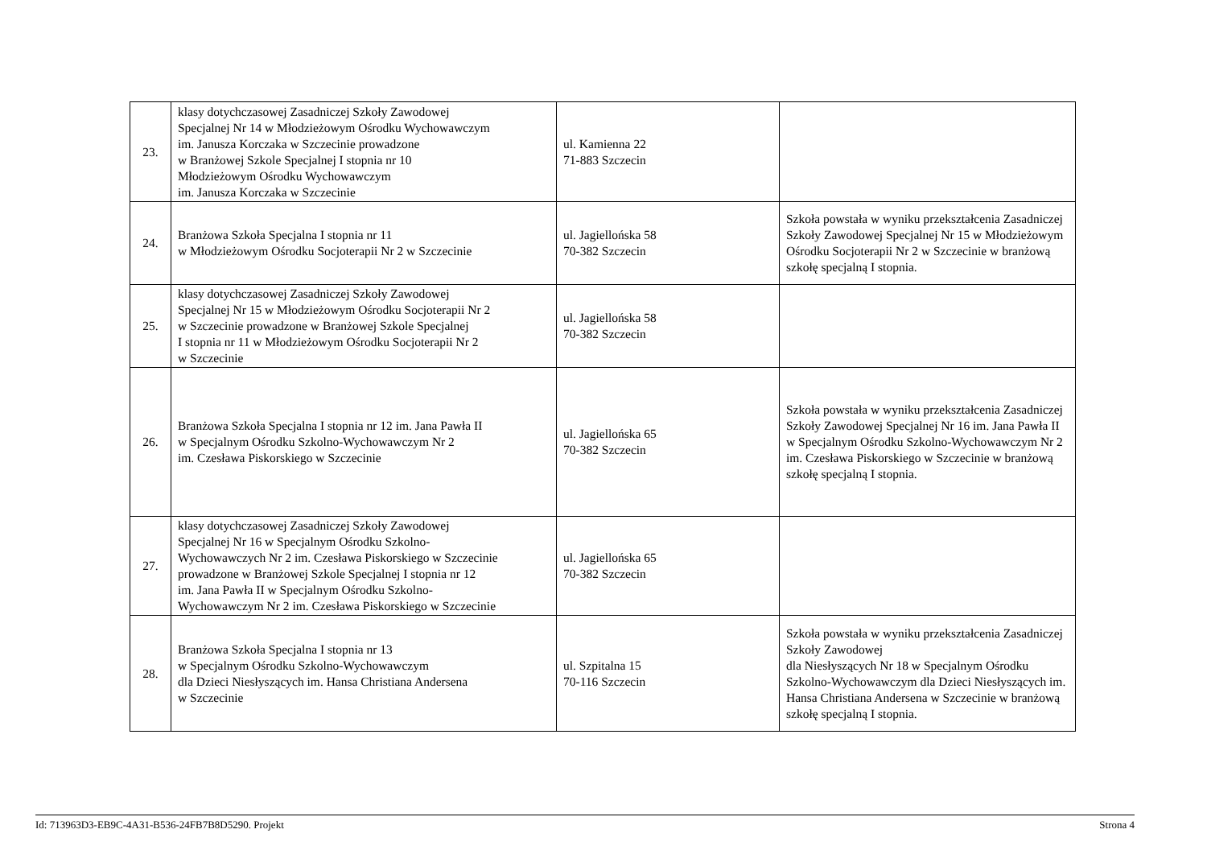| 23. | klasy dotychczasowej Zasadniczej Szkoły Zawodowej Specjalnej Nr 14 w Młodzieżowym Ośrodku Wychowawczym im. Janusza Korczaka w Szczecinie prowadzone w Branżowej Szkole Specjalnej I stopnia nr 10 Młodzieżowym Ośrodku Wychowawczym im. Janusza Korczaka w Szczecinie | ul. Kamienna 22 71-883 Szczecin | |
| 24. | Branżowa Szkoła Specjalna I stopnia nr 11 w Młodzieżowym Ośrodku Socjoterapii Nr 2 w Szczecinie | ul. Jagiellońska 58 70-382 Szczecin | Szkoła powstała w wyniku przekształcenia Zasadniczej Szkoły Zawodowej Specjalnej Nr 15 w Młodzieżowym Ośrodku Socjoterapii Nr 2 w Szczecinie w branżową szkołę specjalną I stopnia. |
| 25. | klasy dotychczasowej Zasadniczej Szkoły Zawodowej Specjalnej Nr 15 w Młodzieżowym Ośrodku Socjoterapii Nr 2 w Szczecinie prowadzone w Branżowej Szkole Specjalnej I stopnia nr 11 w Młodzieżowym Ośrodku Socjoterapii Nr 2 w Szczecinie | ul. Jagiellońska 58 70-382 Szczecin | |
| 26. | Branżowa Szkoła Specjalna I stopnia nr 12 im. Jana Pawła II w Specjalnym Ośrodku Szkolno-Wychowawczym Nr 2 im. Czesława Piskorskiego w Szczecinie | ul. Jagiellońska 65 70-382 Szczecin | Szkoła powstała w wyniku przekształcenia Zasadniczej Szkoły Zawodowej Specjalnej Nr 16 im. Jana Pawła II w Specjalnym Ośrodku Szkolno-Wychowawczym Nr 2 im. Czesława Piskorskiego w Szczecinie w branżową szkołę specjalną I stopnia. |
| 27. | klasy dotychczasowej Zasadniczej Szkoły Zawodowej Specjalnej Nr 16 w Specjalnym Ośrodku Szkolno- Wychowawczych Nr 2 im. Czesława Piskorskiego w Szczecinie prowadzone w Branżowej Szkole Specjalnej I stopnia nr 12 im. Jana Pawła II w Specjalnym Ośrodku Szkolno- Wychowawczym Nr 2 im. Czesława Piskorskiego w Szczecinie | ul. Jagiellońska 65 70-382 Szczecin | |
| 28. | Branżowa Szkoła Specjalna I stopnia nr 13 w Specjalnym Ośrodku Szkolno-Wychowawczym dla Dzieci Niesłyszących im. Hansa Christiana Andersena w Szczecinie | ul. Szpitalna 15 70-116 Szczecin | Szkoła powstała w wyniku przekształcenia Zasadniczej Szkoły Zawodowej dla Niesłyszących Nr 18 w Specjalnym Ośrodku Szkolno-Wychowawczym dla Dzieci Niesłyszących im. Hansa Christiana Andersena w Szczecinie w branżową szkołę specjalną I stopnia. |
Id: 713963D3-EB9C-4A31-B536-24FB7B8D5290. Projekt Strona 4